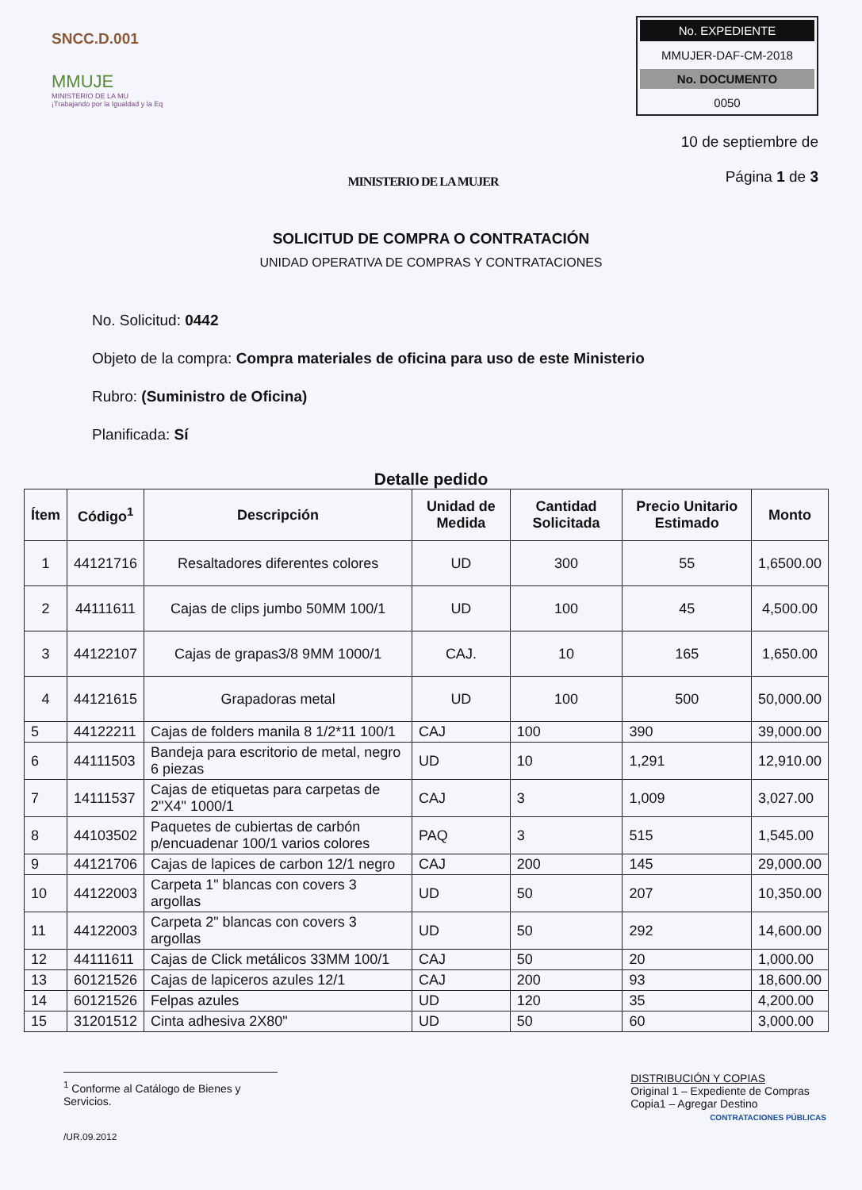SNCC.D.001
MMUJE
MINISTERIO DE LA MU
¡Trabajando por la Igualdad y la Eq
MINISTERIO DE LA MUJER
No. EXPEDIENTE
MMUJER-DAF-CM-2018
No. DOCUMENTO
0050
10 de septiembre de
Página 1 de 3
SOLICITUD DE COMPRA O CONTRATACIÓN
UNIDAD OPERATIVA DE COMPRAS Y CONTRATACIONES
No. Solicitud: 0442
Objeto de la compra: Compra materiales de oficina para uso de este Ministerio
Rubro: (Suministro de Oficina)
Planificada: Sí
Detalle pedido
| Ítem | Código<sup>1</sup> | Descripción | Unidad de Medida | Cantidad Solicitada | Precio Unitario Estimado | Monto |
| --- | --- | --- | --- | --- | --- | --- |
| 1 | 44121716 | Resaltadores diferentes colores | UD | 300 | 55 | 1,6500.00 |
| 2 | 44111611 | Cajas de clips jumbo 50MM 100/1 | UD | 100 | 45 | 4,500.00 |
| 3 | 44122107 | Cajas de grapas3/8 9MM 1000/1 | CAJ. | 10 | 165 | 1,650.00 |
| 4 | 44121615 | Grapadoras metal | UD | 100 | 500 | 50,000.00 |
| 5 | 44122211 | Cajas de folders manila 8 1/2*11 100/1 | CAJ | 100 | 390 | 39,000.00 |
| 6 | 44111503 | Bandeja para escritorio de metal, negro 6 piezas | UD | 10 | 1,291 | 12,910.00 |
| 7 | 14111537 | Cajas de etiquetas para carpetas de 2"X4" 1000/1 | CAJ | 3 | 1,009 | 3,027.00 |
| 8 | 44103502 | Paquetes de cubiertas de carbón p/encuadenar 100/1 varios colores | PAQ | 3 | 515 | 1,545.00 |
| 9 | 44121706 | Cajas de lapices de carbon 12/1 negro | CAJ | 200 | 145 | 29,000.00 |
| 10 | 44122003 | Carpeta 1" blancas con covers 3 argollas | UD | 50 | 207 | 10,350.00 |
| 11 | 44122003 | Carpeta 2" blancas con covers 3 argollas | UD | 50 | 292 | 14,600.00 |
| 12 | 44111611 | Cajas de Click metálicos 33MM 100/1 | CAJ | 50 | 20 | 1,000.00 |
| 13 | 60121526 | Cajas de lapiceros azules 12/1 | CAJ | 200 | 93 | 18,600.00 |
| 14 | 60121526 | Felpas azules | UD | 120 | 35 | 4,200.00 |
| 15 | 31201512 | Cinta adhesiva 2X80" | UD | 50 | 60 | 3,000.00 |
<sup>1</sup> Conforme al Catálogo de Bienes y Servicios.
/UR.09.2012
DISTRIBUCIÓN Y COPIAS
Original 1 – Expediente de Compras
Copia1 – Agregar Destino
CONTRATACIONES PÚBLICAS